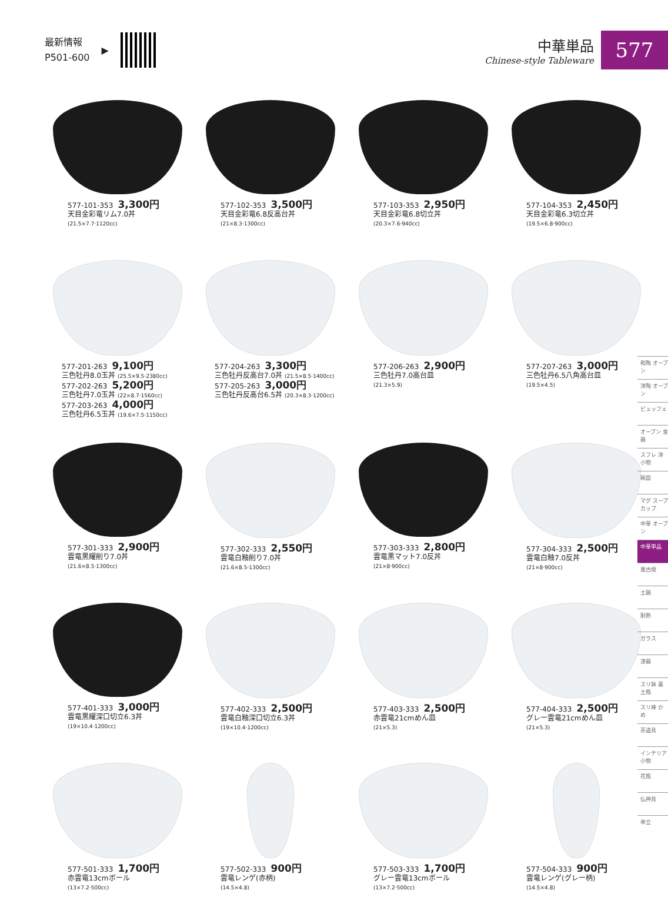最新情報
P501-600
▶
中華単品
Chinese-style Tableware
577
577-101-353 3,300円
天目金彩竜リム7.0丼
(21.5×7.7·1120cc)
577-102-353 3,500円
天目金彩竜6.8反高台丼
(21×8.3·1300cc)
577-103-353 2,950円
天目金彩竜6.8切立丼
(20.3×7.6·940cc)
577-104-353 2,450円
天目金彩竜6.3切立丼
(19.5×6.8·900cc)
577-201-263 9,100円
三色牡丹8.0玉丼 (25.5×9.5·2380cc)
577-202-263 5,200円
三色牡丹7.0玉丼 (22×8.7·1560cc)
577-203-263 4,000円
三色牡丹6.5玉丼 (19.6×7.5·1150cc)
577-204-263 3,300円
三色牡丹反高台7.0丼 (21.5×8.5·1400cc)
577-205-263 3,000円
三色牡丹反高台6.5丼 (20.3×8.3·1200cc)
577-206-263 2,900円
三色牡丹7.0高台皿
(21.3×5.9)
577-207-263 3,000円
三色牡丹6.5八角高台皿
(19.5×4.5)
577-301-333 2,900円
雲竜黒耀削り7.0丼
(21.6×8.5·1300cc)
577-302-333 2,550円
雲竜白釉削り7.0丼
(21.6×8.5·1300cc)
577-303-333 2,800円
雲竜黒マット7.0反丼
(21×8·900cc)
577-304-333 2,500円
雲竜白釉7.0反丼
(21×8·900cc)
577-401-333 3,000円
雲竜黒耀深口切立6.3丼
(19×10.4·1200cc)
577-402-333 2,500円
雲竜白釉深口切立6.3丼
(19×10.4·1200cc)
577-403-333 2,500円
赤雲竜21cmめん皿
(21×5.3)
577-404-333 2,500円
グレー雲竜21cmめん皿
(21×5.3)
577-501-333 1,700円
赤雲竜13cmボール
(13×7.2·500cc)
577-502-333 900円
雲竜レンゲ(赤柄)
(14.5×4.8)
577-503-333 1,700円
グレー雲竜13cmボール
(13×7.2·500cc)
577-504-333 900円
雲竜レンゲ(グレー柄)
(14.5×4.8)
和陶 オーブン
洋陶 オーブン
ビュッフェ
オーブン 食器
スフレ 洋小物
碗皿
マグ スープカップ
中華 オーブン
中華単品
萬古焼
土鍋
耐熱
ガラス
漆器
スリ鉢 薬土瓶
スリ棒 かめ
茶道具
インテリア 小物
花瓶
仏神具
傘立